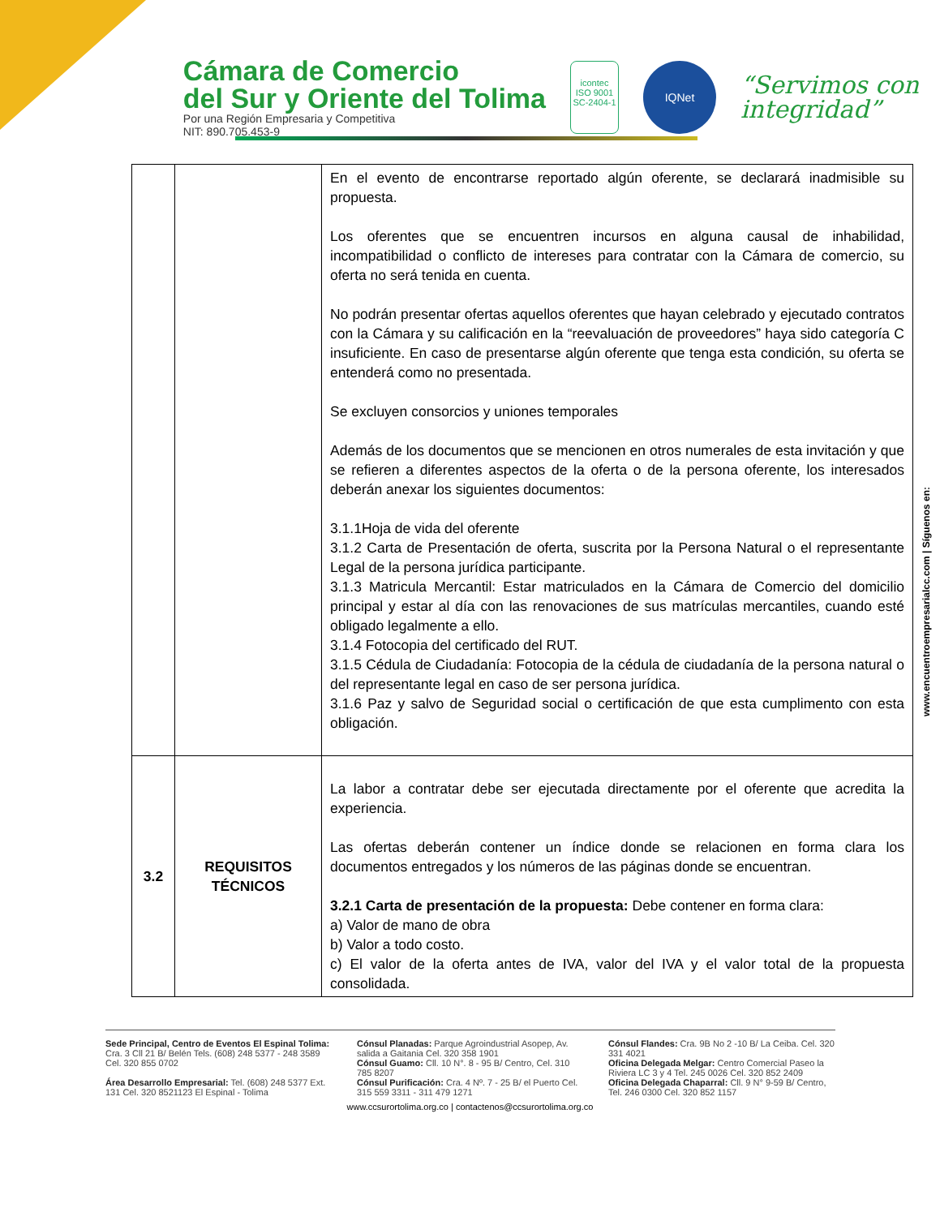Cámara de Comercio
del Sur y Oriente del Tolima
Por una Región Empresaria y Competitiva
NIT: 890.705.453-9
icontec
ISO 9001
SC-2404-1
IQNet
“Servimos con
integridad”
| | | En el evento de encontrarse reportado algún oferente, se declarará inadmisible su propuesta. Los oferentes que se encuentren incursos en alguna causal de inhabilidad, incompatibilidad o conflicto de intereses para contratar con la Cámara de comercio, su oferta no será tenida en cuenta. No podrán presentar ofertas aquellos oferentes que hayan celebrado y ejecutado contratos con la Cámara y su calificación en la “reevaluación de proveedores” haya sido categoría C insuficiente. En caso de presentarse algún oferente que tenga esta condición, su oferta se entenderá como no presentada. Se excluyen consorcios y uniones temporales Además de los documentos que se mencionen en otros numerales de esta invitación y que se refieren a diferentes aspectos de la oferta o de la persona oferente, los interesados deberán anexar los siguientes documentos: 3.1.1Hoja de vida del oferente 3.1.2 Carta de Presentación de oferta, suscrita por la Persona Natural o el representante Legal de la persona jurídica participante. 3.1.3 Matricula Mercantil: Estar matriculados en la Cámara de Comercio del domicilio principal y estar al día con las renovaciones de sus matrículas mercantiles, cuando esté obligado legalmente a ello. 3.1.4 Fotocopia del certificado del RUT. 3.1.5 Cédula de Ciudadanía: Fotocopia de la cédula de ciudadanía de la persona natural o del representante legal en caso de ser persona jurídica. 3.1.6 Paz y salvo de Seguridad social o certificación de que esta cumplimento con esta obligación. |
| 3.2 | REQUISITOS TÉCNICOS | La labor a contratar debe ser ejecutada directamente por el oferente que acredita la experiencia. Las ofertas deberán contener un índice donde se relacionen en forma clara los documentos entregados y los números de las páginas donde se encuentran. 3.2.1 Carta de presentación de la propuesta: Debe contener en forma clara: a) Valor de mano de obra b) Valor a todo costo. c) El valor de la oferta antes de IVA, valor del IVA y el valor total de la propuesta consolidada. |
www.encuentroempresarialcc.com | Síguenos en:
Sede Principal, Centro de Eventos El Espinal Tolima: Cra. 3 Cll 21 B/ Belén Tels. (608) 248 5377 - 248 3589 Cel. 320 855 0702
Área Desarrollo Empresarial: Tel. (608) 248 5377 Ext. 131 Cel. 320 8521123 El Espinal - Tolima
Cónsul Planadas: Parque Agroindustrial Asopep, Av. salida a Gaitania Cel. 320 358 1901
Cónsul Guamo: Cll. 10 N°. 8 - 95 B/ Centro, Cel. 310 785 8207
Cónsul Purificación: Cra. 4 Nº. 7 - 25 B/ el Puerto Cel. 315 559 3311 - 311 479 1271
Cónsul Flandes: Cra. 9B No 2 -10 B/ La Ceiba. Cel. 320 331 4021
Oficina Delegada Melgar: Centro Comercial Paseo la Riviera LC 3 y 4 Tel. 245 0026 Cel. 320 852 2409
Oficina Delegada Chaparral: Cll. 9 N° 9-59 B/ Centro, Tel. 246 0300 Cel. 320 852 1157
www.ccsurortolima.org.co | contactenos@ccsurortolima.org.co